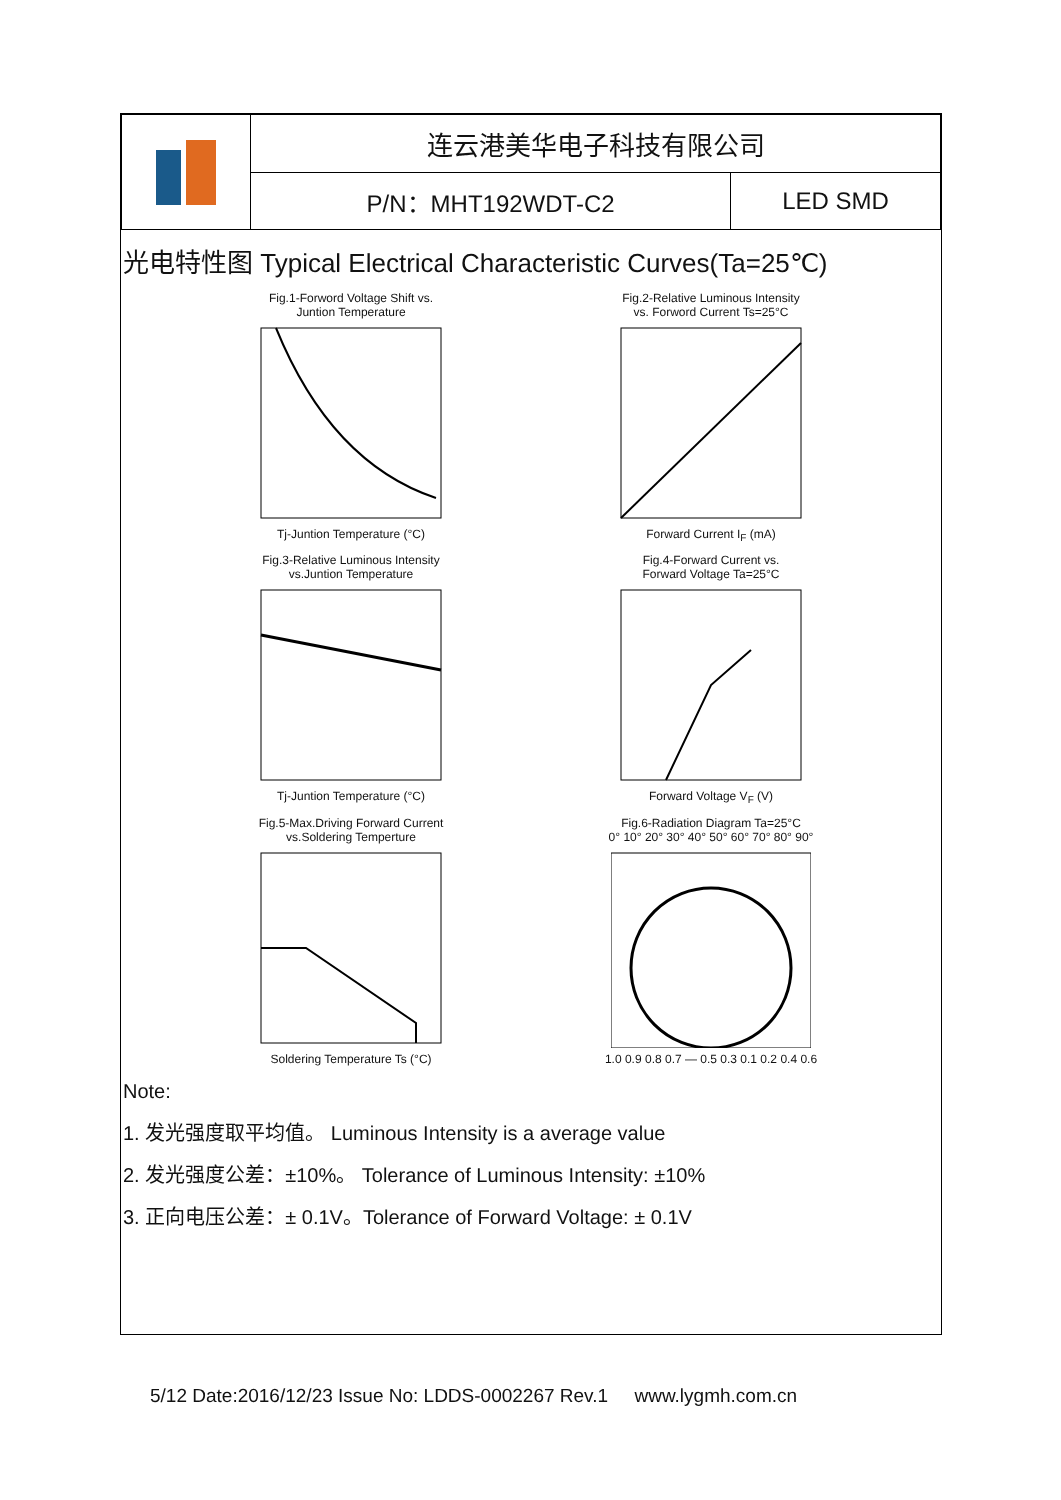| | 连云港美华电子科技有限公司 | |
| | P/N：MHT192WDT-C2 | LED SMD |
光电特性图 Typical Electrical Characteristic Curves(Ta=25℃)
Fig.1-Forword Voltage Shift vs.
Juntion TemperatureTj-Juntion Temperature (°C)
Fig.2-Relative Luminous Intensity
vs. Forword Current Ts=25°CForward Current I<sub>F</sub> (mA)
Fig.3-Relative Luminous Intensity
vs.Juntion TemperatureTj-Juntion Temperature (°C)
Fig.4-Forward Current vs.
Forward Voltage Ta=25°CForward Voltage V<sub>F</sub> (V)
Fig.5-Max.Driving Forward Current
vs.Soldering TempertureSoldering Temperature Ts (°C)
Fig.6-Radiation Diagram Ta=25°C
0° 10° 20° 30° 40° 50° 60° 70° 80° 90°1.0 0.9 0.8 0.7 — 0.5 0.3 0.1 0.2 0.4 0.6
Note:
1. 发光强度取平均值。 Luminous Intensity is a average value
2. 发光强度公差：±10%。 Tolerance of Luminous Intensity: ±10%
3. 正向电压公差：± 0.1V。Tolerance of Forward Voltage: ± 0.1V
5/12 Date:2016/12/23 Issue No: LDDS-0002267 Rev.1 www.lygmh.com.cn